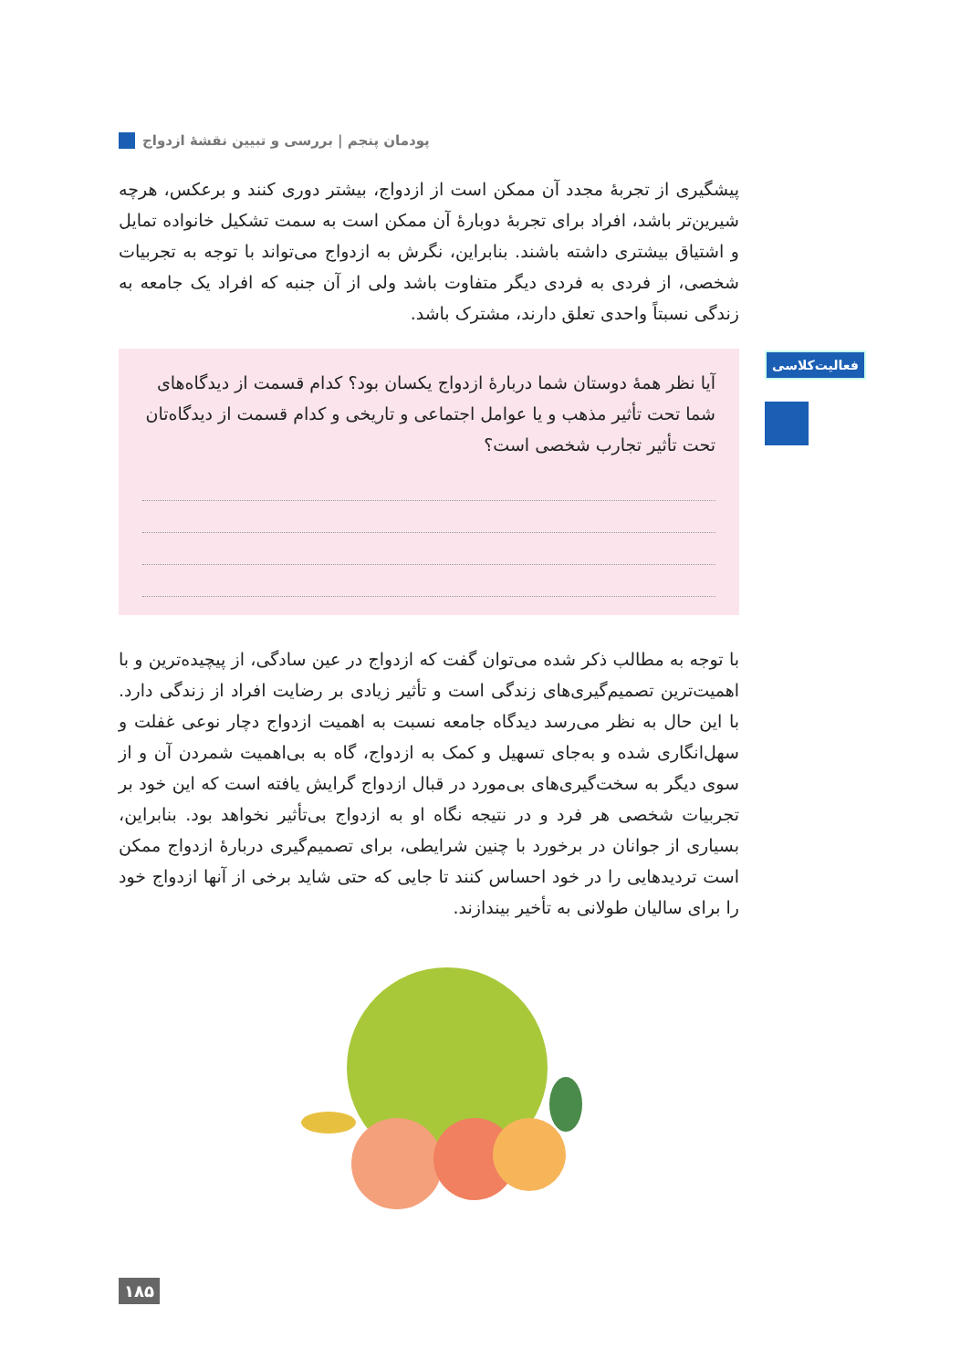پودمان پنجم | بررسی و تبیین نقشهٔ ازدواج
پیشگیری از تجربهٔ مجدد آن ممکن است از ازدواج، بیشتر دوری کنند و برعکس، هرچه شیرین‌تر باشد، افراد برای تجربهٔ دوبارهٔ آن ممکن است به سمت تشکیل خانواده تمایل و اشتیاق بیشتری داشته باشند. بنابراین، نگرش به ازدواج می‌تواند با توجه به تجربیات شخصی، از فردی به فردی دیگر متفاوت باشد ولی از آن جنبه که افراد یک جامعه به زندگی نسبتاً واحدی تعلق دارند، مشترک باشد.
فعالیت‌کلاسی
آیا نظر همهٔ دوستان شما دربارهٔ ازدواج یکسان بود؟ کدام قسمت از دیدگاه‌های شما تحت تأثیر مذهب و یا عوامل اجتماعی و تاریخی و کدام قسمت از دیدگاه‌تان تحت تأثیر تجارب شخصی است؟
با توجه به مطالب ذکر شده می‌توان گفت که ازدواج در عین سادگی، از پیچیده‌ترین و با اهمیت‌ترین تصمیم‌گیری‌های زندگی است و تأثیر زیادی بر رضایت افراد از زندگی دارد. با این حال به نظر می‌رسد دیدگاه جامعه نسبت به اهمیت ازدواج دچار نوعی غفلت و سهل‌انگاری شده و به‌جای تسهیل و کمک به ازدواج، گاه به بی‌اهمیت شمردن آن و از سوی دیگر به سخت‌گیری‌های بی‌مورد در قبال ازدواج گرایش یافته است که این خود بر تجربیات شخصی هر فرد و در نتیجه نگاه او به ازدواج بی‌تأثیر نخواهد بود. بنابراین، بسیاری از جوانان در برخورد با چنین شرایطی، برای تصمیم‌گیری دربارهٔ ازدواج ممکن است تردیدهایی را در خود احساس کنند تا جایی که حتی شاید برخی از آنها ازدواج خود را برای سالیان طولانی به تأخیر بیندازند.
۱۸۵